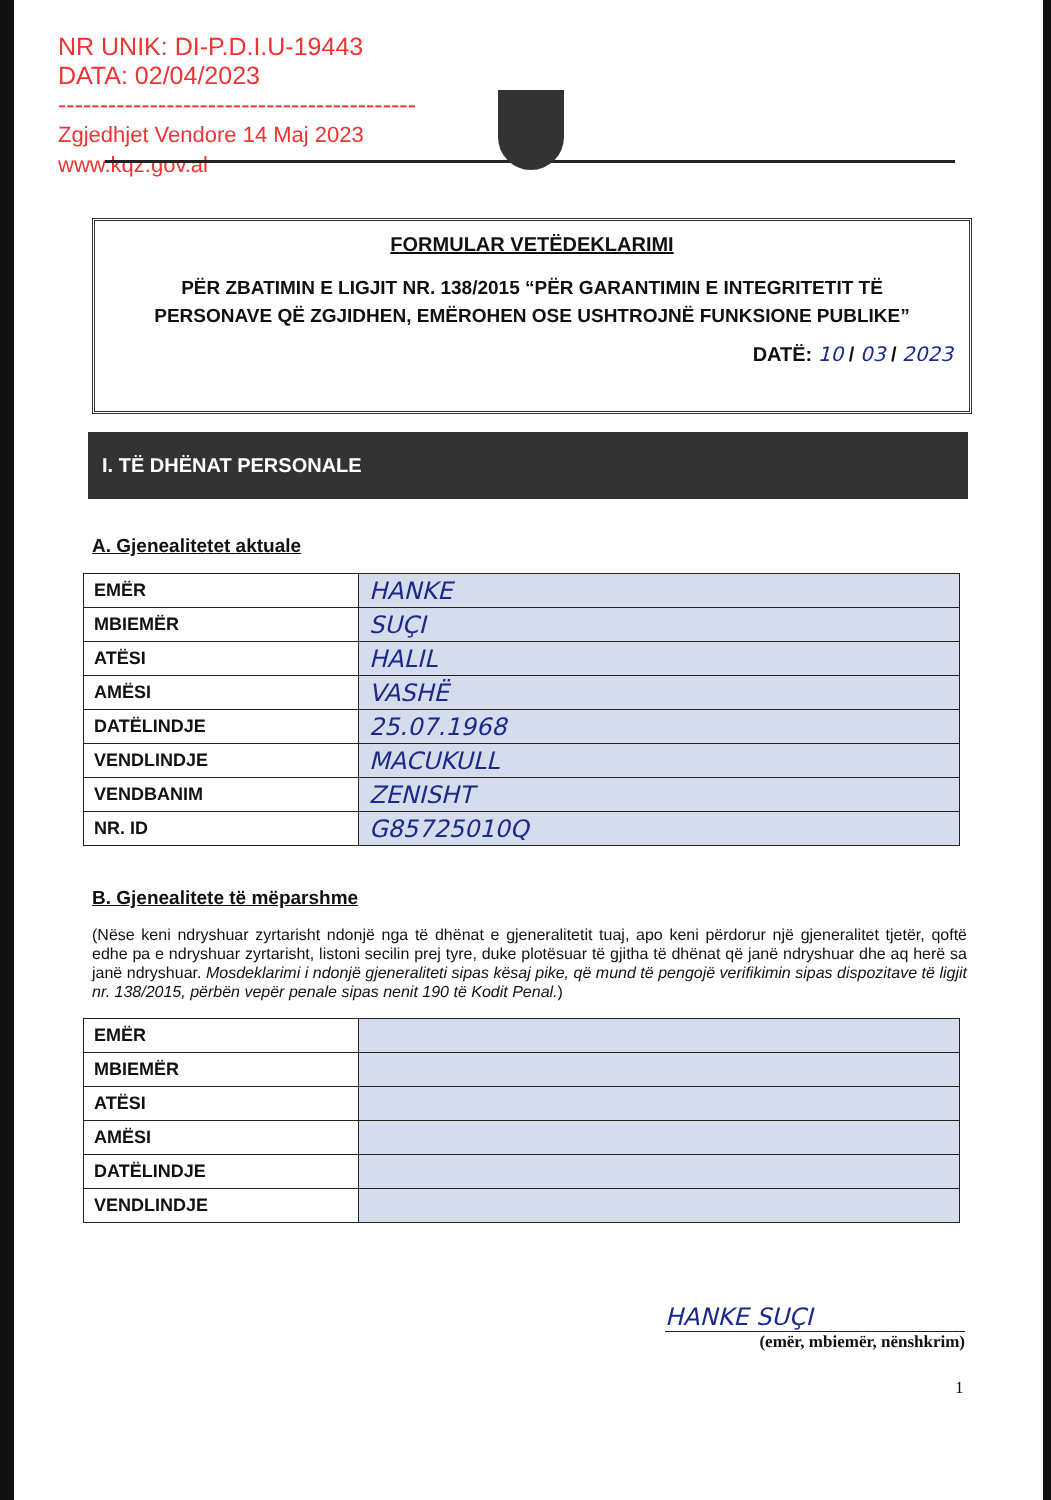NR UNIK: DI-P.D.I.U-19443
DATA: 02/04/2023
-------------------------------------------
Zgjedhjet Vendore 14 Maj 2023
www.kqz.gov.al
FORMULAR VETËDEKLARIMI
PËR ZBATIMIN E LIGJIT NR. 138/2015 “PËR GARANTIMIN E INTEGRITETIT TË PERSONAVE QË ZGJIDHEN, EMËROHEN OSE USHTROJNË FUNKSIONE PUBLIKE”
DATË: 10 / 03 / 2023
I. TË DHËNAT PERSONALE
A. Gjenealitetet aktuale
| EMËR | HANKE |
| MBIEMËR | SUÇI |
| ATËSI | HALIL |
| AMËSI | VASHË |
| DATËLINDJE | 25.07.1968 |
| VENDLINDJE | MACUKULL |
| VENDBANIM | ZENISHT |
| NR. ID | G85725010Q |
B. Gjenealitete të mëparshme
(Nëse keni ndryshuar zyrtarisht ndonjë nga të dhënat e gjeneralitetit tuaj, apo keni përdorur një gjeneralitet tjetër, qoftë edhe pa e ndryshuar zyrtarisht, listoni secilin prej tyre, duke plotësuar të gjitha të dhënat që janë ndryshuar dhe aq herë sa janë ndryshuar. Mosdeklarimi i ndonjë gjeneraliteti sipas kësaj pike, që mund të pengojë verifikimin sipas dispozitave të ligjit nr. 138/2015, përbën vepër penale sipas nenit 190 të Kodit Penal.)
| EMËR | |
| MBIEMËR | |
| ATËSI | |
| AMËSI | |
| DATËLINDJE | |
| VENDLINDJE | |
HANKE SUÇI
(emër, mbiemër, nënshkrim)
1